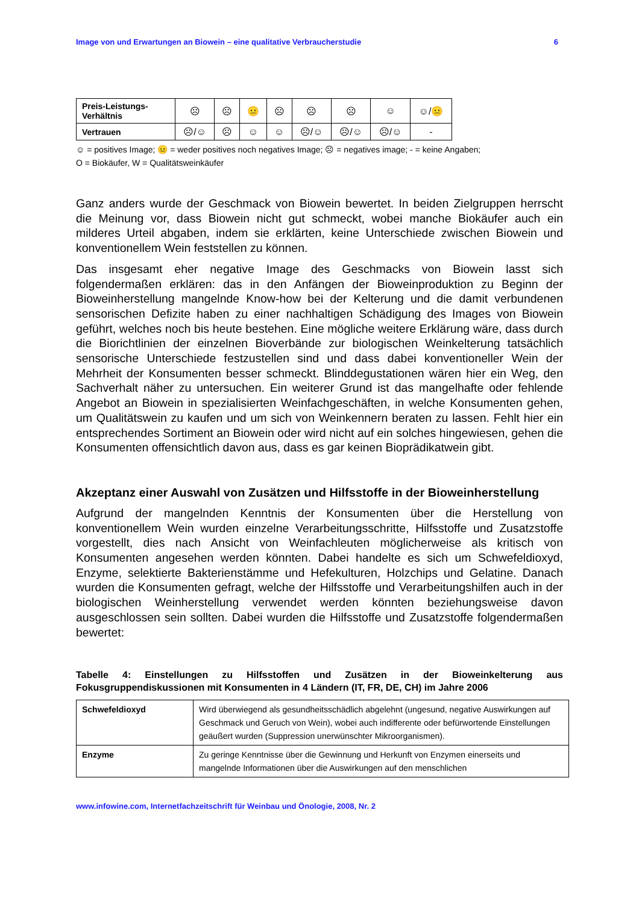Image von und Erwartungen an Biowein – eine qualitative Verbraucherstudie 6
| Preis-Leistungs-Verhältnis | ☹ | ☹ | 😐 | ☹ | ☹ | ☹ | ☺ | ☺/😐 |
| Vertrauen | ☹/☺ | ☹ | ☺ | ☺ | ☹/☺ | ☹/☺ | ☹/☺ | - |
☺ = positives Image; 😐 = weder positives noch negatives Image; ☹ = negatives image; - = keine Angaben;
O = Biokäufer, W = Qualitätsweinkäufer
Ganz anders wurde der Geschmack von Biowein bewertet. In beiden Zielgruppen herrscht die Meinung vor, dass Biowein nicht gut schmeckt, wobei manche Biokäufer auch ein milderes Urteil abgaben, indem sie erklärten, keine Unterschiede zwischen Biowein und konventionellem Wein feststellen zu können.
Das insgesamt eher negative Image des Geschmacks von Biowein lasst sich folgendermaßen erklären: das in den Anfängen der Bioweinproduktion zu Beginn der Bioweinherstellung mangelnde Know-how bei der Kelterung und die damit verbundenen sensorischen Defizite haben zu einer nachhaltigen Schädigung des Images von Biowein geführt, welches noch bis heute bestehen. Eine mögliche weitere Erklärung wäre, dass durch die Biorichtlinien der einzelnen Bioverbände zur biologischen Weinkelterung tatsächlich sensorische Unterschiede festzustellen sind und dass dabei konventioneller Wein der Mehrheit der Konsumenten besser schmeckt. Blinddegustationen wären hier ein Weg, den Sachverhalt näher zu untersuchen. Ein weiterer Grund ist das mangelhafte oder fehlende Angebot an Biowein in spezialisierten Weinfachgeschäften, in welche Konsumenten gehen, um Qualitätswein zu kaufen und um sich von Weinkennern beraten zu lassen. Fehlt hier ein entsprechendes Sortiment an Biowein oder wird nicht auf ein solches hingewiesen, gehen die Konsumenten offensichtlich davon aus, dass es gar keinen Bioprädikatwein gibt.
Akzeptanz einer Auswahl von Zusätzen und Hilfsstoffe in der Bioweinherstellung
Aufgrund der mangelnden Kenntnis der Konsumenten über die Herstellung von konventionellem Wein wurden einzelne Verarbeitungsschritte, Hilfsstoffe und Zusatzstoffe vorgestellt, dies nach Ansicht von Weinfachleuten möglicherweise als kritisch von Konsumenten angesehen werden könnten. Dabei handelte es sich um Schwefeldioxyd, Enzyme, selektierte Bakterienstämme und Hefekulturen, Holzchips und Gelatine. Danach wurden die Konsumenten gefragt, welche der Hilfsstoffe und Verarbeitungshilfen auch in der biologischen Weinherstellung verwendet werden könnten beziehungsweise davon ausgeschlossen sein sollten. Dabei wurden die Hilfsstoffe und Zusatzstoffe folgendermaßen bewertet:
Tabelle 4: Einstellungen zu Hilfsstoffen und Zusätzen in der Bioweinkelterung aus Fokusgruppendiskussionen mit Konsumenten in 4 Ländern (IT, FR, DE, CH) im Jahre 2006
| Schwefeldioxyd | Wird überwiegend als gesundheitsschädlich abgelehnt (ungesund, negative Auswirkungen auf Geschmack und Geruch von Wein), wobei auch indifferente oder befürwortende Einstellungen geäußert wurden (Suppression unerwünschter Mikroorganismen). |
| Enzyme | Zu geringe Kenntnisse über die Gewinnung und Herkunft von Enzymen einerseits und mangelnde Informationen über die Auswirkungen auf den menschlichen |
www.infowine.com, Internetfachzeitschrift für Weinbau und Önologie, 2008, Nr. 2